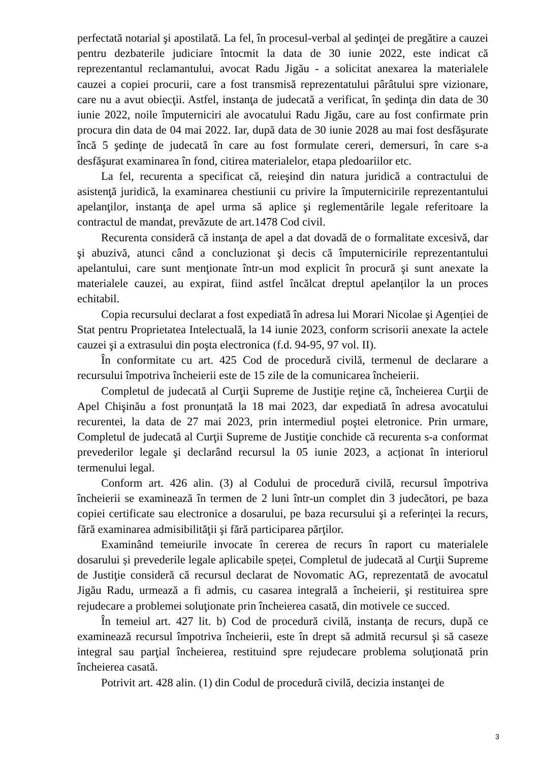perfectată notarial şi apostilată. La fel, în procesul-verbal al şedinţei de pregătire a cauzei pentru dezbaterile judiciare întocmit la data de 30 iunie 2022, este indicat că reprezentantul reclamantului, avocat Radu Jigău - a solicitat anexarea la materialele cauzei a copiei procurii, care a fost transmisă reprezentatului pârâtului spre vizionare, care nu a avut obiecţii. Astfel, instanţa de judecată a verificat, în şedinţa din data de 30 iunie 2022, noile împuterniciri ale avocatului Radu Jigău, care au fost confirmate prin procura din data de 04 mai 2022. Iar, după data de 30 iunie 2028 au mai fost desfăşurate încă 5 şedinţe de judecată în care au fost formulate cereri, demersuri, în care s-a desfăşurat examinarea în fond, citirea materialelor, etapa pledoariilor etc.
La fel, recurenta a specificat că, reieşind din natura juridică a contractului de asistenţă juridică, la examinarea chestiunii cu privire la împuternicirile reprezentantului apelanţilor, instanţa de apel urma să aplice şi reglementările legale referitoare la contractul de mandat, prevăzute de art.1478 Cod civil.
Recurenta consideră că instanţa de apel a dat dovadă de o formalitate excesivă, dar şi abuzivă, atunci când a concluzionat şi decis că împuternicirile reprezentantului apelantului, care sunt menţionate într-un mod explicit în procură şi sunt anexate la materialele cauzei, au expirat, fiind astfel încălcat dreptul apelanților la un proces echitabil.
Copia recursului declarat a fost expediată în adresa lui Morari Nicolae şi Agenției de Stat pentru Proprietatea Intelectuală, la 14 iunie 2023, conform scrisorii anexate la actele cauzei şi a extrasului din poşta electronica (f.d. 94-95, 97 vol. II).
În conformitate cu art. 425 Cod de procedură civilă, termenul de declarare a recursului împotriva încheierii este de 15 zile de la comunicarea încheierii.
Completul de judecată al Curţii Supreme de Justiţie reţine că, încheierea Curţii de Apel Chişinău a fost pronunțată la 18 mai 2023, dar expediată în adresa avocatului recurentei, la data de 27 mai 2023, prin intermediul poştei eletronice. Prin urmare, Completul de judecată al Curţii Supreme de Justiţie conchide că recurenta s-a conformat prevederilor legale şi declarând recursul la 05 iunie 2023, a acționat în interiorul termenului legal.
Conform art. 426 alin. (3) al Codului de procedură civilă, recursul împotriva încheierii se examinează în termen de 2 luni într-un complet din 3 judecători, pe baza copiei certificate sau electronice a dosarului, pe baza recursului şi a referinței la recurs, fără examinarea admisibilităţii şi fără participarea părţilor.
Examinând temeiurile invocate în cererea de recurs în raport cu materialele dosarului și prevederile legale aplicabile speței, Completul de judecată al Curţii Supreme de Justiţie consideră că recursul declarat de Novomatic AG, reprezentată de avocatul Jigău Radu, urmează a fi admis, cu casarea integrală a încheierii, şi restituirea spre rejudecare a problemei soluţionate prin încheierea casată, din motivele ce succed.
În temeiul art. 427 lit. b) Cod de procedură civilă, instanța de recurs, după ce examinează recursul împotriva încheierii, este în drept să admită recursul şi să caseze integral sau parţial încheierea, restituind spre rejudecare problema soluţionată prin încheierea casată.
Potrivit art. 428 alin. (1) din Codul de procedură civilă, decizia instanţei de
3